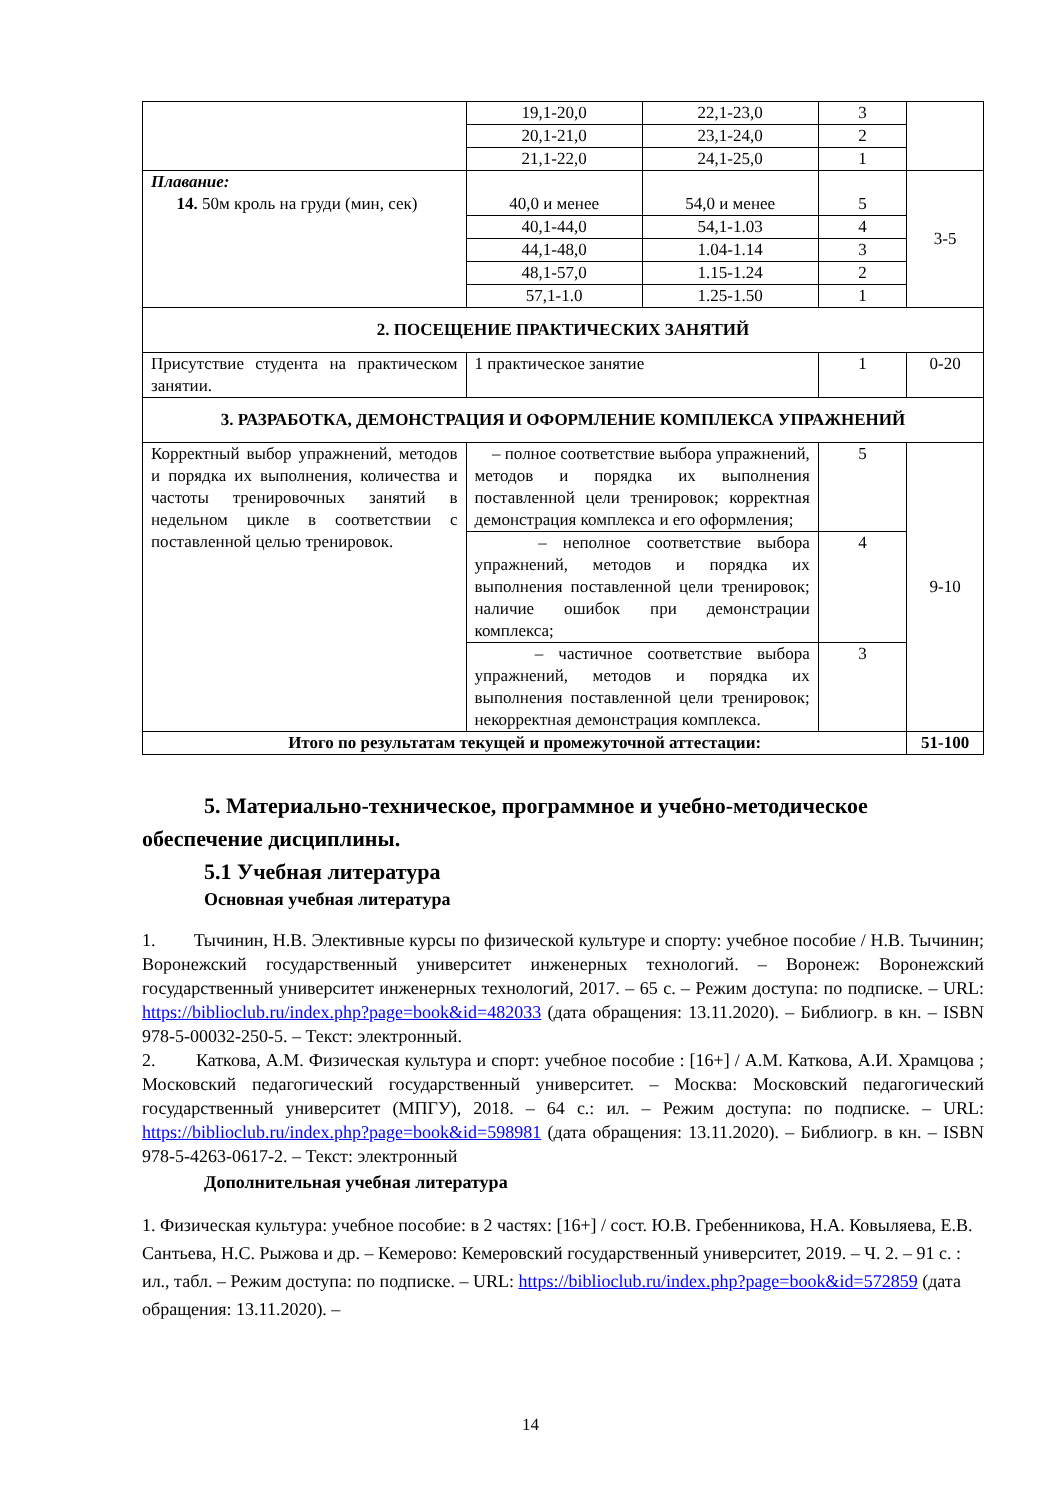| | 19,1-20,0 | 22,1-23,0 | 3 | |
| | 20,1-21,0 | 23,1-24,0 | 2 | |
| | 21,1-22,0 | 24,1-25,0 | 1 | |
| Плавание: 14. 50м кроль на груди (мин, сек) | 40,0 и менее | 54,0 и менее | 5 | 3-5 |
| | 40,1-44,0 | 54,1-1.03 | 4 | |
| | 44,1-48,0 | 1.04-1.14 | 3 | |
| | 48,1-57,0 | 1.15-1.24 | 2 | |
| | 57,1-1.0 | 1.25-1.50 | 1 | |
| 2. ПОСЕЩЕНИЕ ПРАКТИЧЕСКИХ ЗАНЯТИЙ | | | | |
| Присутствие студента на практическом занятии. | 1 практическое занятие | | 1 | 0-20 |
| 3. РАЗРАБОТКА, ДЕМОНСТРАЦИЯ И ОФОРМЛЕНИЕ КОМПЛЕКСА УПРАЖНЕНИЙ | | | | |
| Корректный выбор упражнений, методов и порядка их выполнения, количества и частоты тренировочных занятий в недельном цикле в соответствии с поставленной целью тренировок. | – полное соответствие выбора упражнений, методов и порядка их выполнения поставленной цели тренировок; корректная демонстрация комплекса и его оформления; | | 5 | 9-10 |
| | – неполное соответствие выбора упражнений, методов и порядка их выполнения поставленной цели тренировок; наличие ошибок при демонстрации комплекса; | | 4 | |
| | – частичное соответствие выбора упражнений, методов и порядка их выполнения поставленной цели тренировок; некорректная демонстрация комплекса. | | 3 | |
| Итого по результатам текущей и промежуточной аттестации: | | | | 51-100 |
5. Материально-техническое, программное и учебно-методическое обеспечение дисциплины.
5.1 Учебная литература
Основная учебная литература
1. Тычинин, Н.В. Элективные курсы по физической культуре и спорту: учебное пособие / Н.В. Тычинин; Воронежский государственный университет инженерных технологий. – Воронеж: Воронежский государственный университет инженерных технологий, 2017. – 65 с. – Режим доступа: по подписке. – URL: https://biblioclub.ru/index.php?page=book&id=482033 (дата обращения: 13.11.2020). – Библиогр. в кн. – ISBN 978-5-00032-250-5. – Текст: электронный.
2. Каткова, А.М. Физическая культура и спорт: учебное пособие : [16+] / А.М. Каткова, А.И. Храмцова ; Московский педагогический государственный университет. – Москва: Московский педагогический государственный университет (МПГУ), 2018. – 64 с.: ил. – Режим доступа: по подписке. – URL: https://biblioclub.ru/index.php?page=book&id=598981 (дата обращения: 13.11.2020). – Библиогр. в кн. – ISBN 978-5-4263-0617-2. – Текст: электронный
Дополнительная учебная литература
1. Физическая культура: учебное пособие: в 2 частях: [16+] / сост. Ю.В. Гребенникова, Н.А. Ковыляева, Е.В. Сантьева, Н.С. Рыжова и др. – Кемерово: Кемеровский государственный университет, 2019. – Ч. 2. – 91 с. : ил., табл. – Режим доступа: по подписке. – URL: https://biblioclub.ru/index.php?page=book&id=572859 (дата обращения: 13.11.2020). –
14